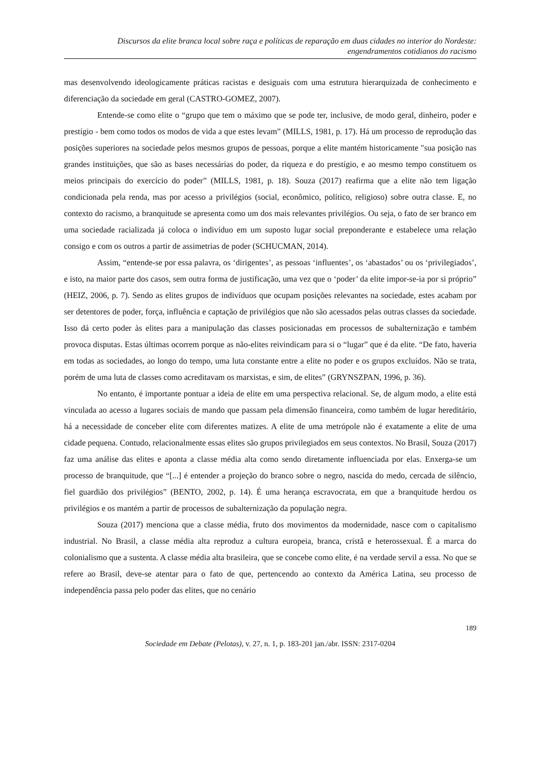Discursos da elite branca local sobre raça e políticas de reparação em duas cidades no interior do Nordeste:
engendramentos cotidianos do racismo
mas desenvolvendo ideologicamente práticas racistas e desiguais com uma estrutura hierarquizada de conhecimento e diferenciação da sociedade em geral (CASTRO-GOMEZ, 2007).
Entende-se como elite o “grupo que tem o máximo que se pode ter, inclusive, de modo geral, dinheiro, poder e prestígio - bem como todos os modos de vida a que estes levam” (MILLS, 1981, p. 17). Há um processo de reprodução das posições superiores na sociedade pelos mesmos grupos de pessoas, porque a elite mantém historicamente "sua posição nas grandes instituições, que são as bases necessárias do poder, da riqueza e do prestígio, e ao mesmo tempo constituem os meios principais do exercício do poder” (MILLS, 1981, p. 18). Souza (2017) reafirma que a elite não tem ligação condicionada pela renda, mas por acesso a privilégios (social, econômico, político, religioso) sobre outra classe. E, no contexto do racismo, a branquitude se apresenta como um dos mais relevantes privilégios. Ou seja, o fato de ser branco em uma sociedade racializada já coloca o indivíduo em um suposto lugar social preponderante e estabelece uma relação consigo e com os outros a partir de assimetrias de poder (SCHUCMAN, 2014).
Assim, “entende-se por essa palavra, os ‘dirigentes’, as pessoas ‘influentes’, os ‘abastados’ ou os ‘privilegiados’, e isto, na maior parte dos casos, sem outra forma de justificação, uma vez que o ‘poder’ da elite impor-se-ia por si próprio” (HEIZ, 2006, p. 7). Sendo as elites grupos de indivíduos que ocupam posições relevantes na sociedade, estes acabam por ser detentores de poder, força, influência e captação de privilégios que não são acessados pelas outras classes da sociedade. Isso dá certo poder às elites para a manipulação das classes posicionadas em processos de subalternização e também provoca disputas. Estas últimas ocorrem porque as não-elites reivindicam para si o “lugar” que é da elite. “De fato, haveria em todas as sociedades, ao longo do tempo, uma luta constante entre a elite no poder e os grupos excluídos. Não se trata, porém de uma luta de classes como acreditavam os marxistas, e sim, de elites” (GRYNSZPAN, 1996, p. 36).
No entanto, é importante pontuar a ideia de elite em uma perspectiva relacional. Se, de algum modo, a elite está vinculada ao acesso a lugares sociais de mando que passam pela dimensão financeira, como também de lugar hereditário, há a necessidade de conceber elite com diferentes matizes. A elite de uma metrópole não é exatamente a elite de uma cidade pequena. Contudo, relacionalmente essas elites são grupos privilegiados em seus contextos. No Brasil, Souza (2017) faz uma análise das elites e aponta a classe média alta como sendo diretamente influenciada por elas. Enxerga-se um processo de branquitude, que “[...] é entender a projeção do branco sobre o negro, nascida do medo, cercada de silêncio, fiel guardião dos privilégios” (BENTO, 2002, p. 14). É uma herança escravocrata, em que a branquitude herdou os privilégios e os mantém a partir de processos de subalternização da população negra.
Souza (2017) menciona que a classe média, fruto dos movimentos da modernidade, nasce com o capitalismo industrial. No Brasil, a classe média alta reproduz a cultura europeia, branca, cristã e heterossexual. É a marca do colonialismo que a sustenta. A classe média alta brasileira, que se concebe como elite, é na verdade servil a essa. No que se refere ao Brasil, deve-se atentar para o fato de que, pertencendo ao contexto da América Latina, seu processo de independência passa pelo poder das elites, que no cenário
189
Sociedade em Debate (Pelotas), v. 27, n. 1, p. 183-201 jan./abr. ISSN: 2317-0204